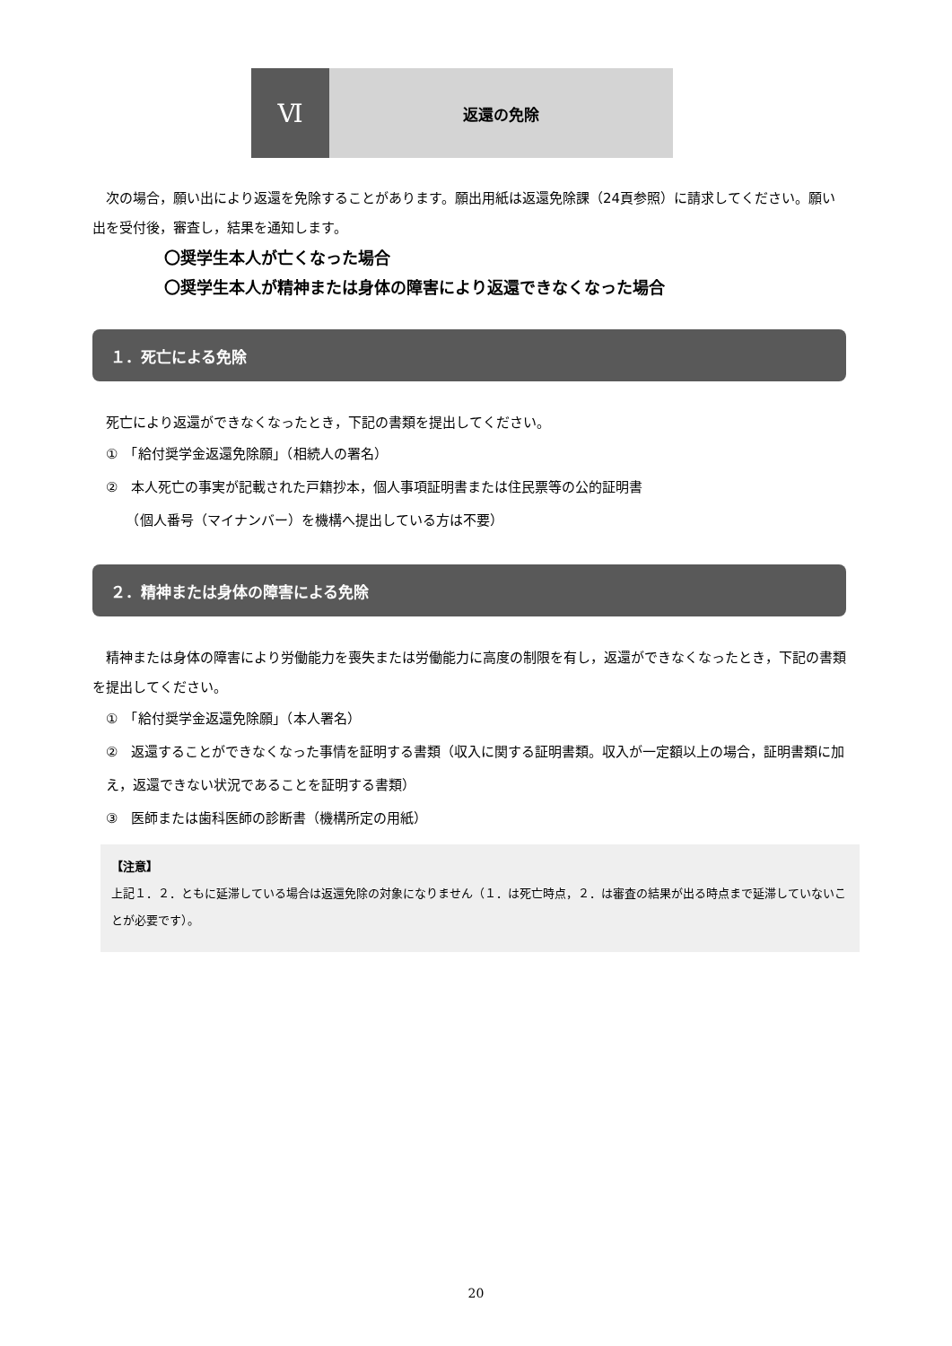Ⅵ
返還の免除
次の場合，願い出により返還を免除することがあります。願出用紙は返還免除課（24頁参照）に請求してください。願い出を受付後，審査し，結果を通知します。
〇奨学生本人が亡くなった場合
〇奨学生本人が精神または身体の障害により返還できなくなった場合
１．死亡による免除
死亡により返還ができなくなったとき，下記の書類を提出してください。
①　「給付奨学金返還免除願」（相続人の署名）
②　本人死亡の事実が記載された戸籍抄本，個人事項証明書または住民票等の公的証明書
　　（個人番号（マイナンバー）を機構へ提出している方は不要）
２．精神または身体の障害による免除
精神または身体の障害により労働能力を喪失または労働能力に高度の制限を有し，返還ができなくなったとき，下記の書類を提出してください。
①　「給付奨学金返還免除願」（本人署名）
②　返還することができなくなった事情を証明する書類（収入に関する証明書類。収入が一定額以上の場合，証明書類に加え，返還できない状況であることを証明する書類）
③　医師または歯科医師の診断書（機構所定の用紙）
【注意】
上記１．２．ともに延滞している場合は返還免除の対象になりません（１．は死亡時点，２．は審査の結果が出る時点まで延滞していないことが必要です）。
20